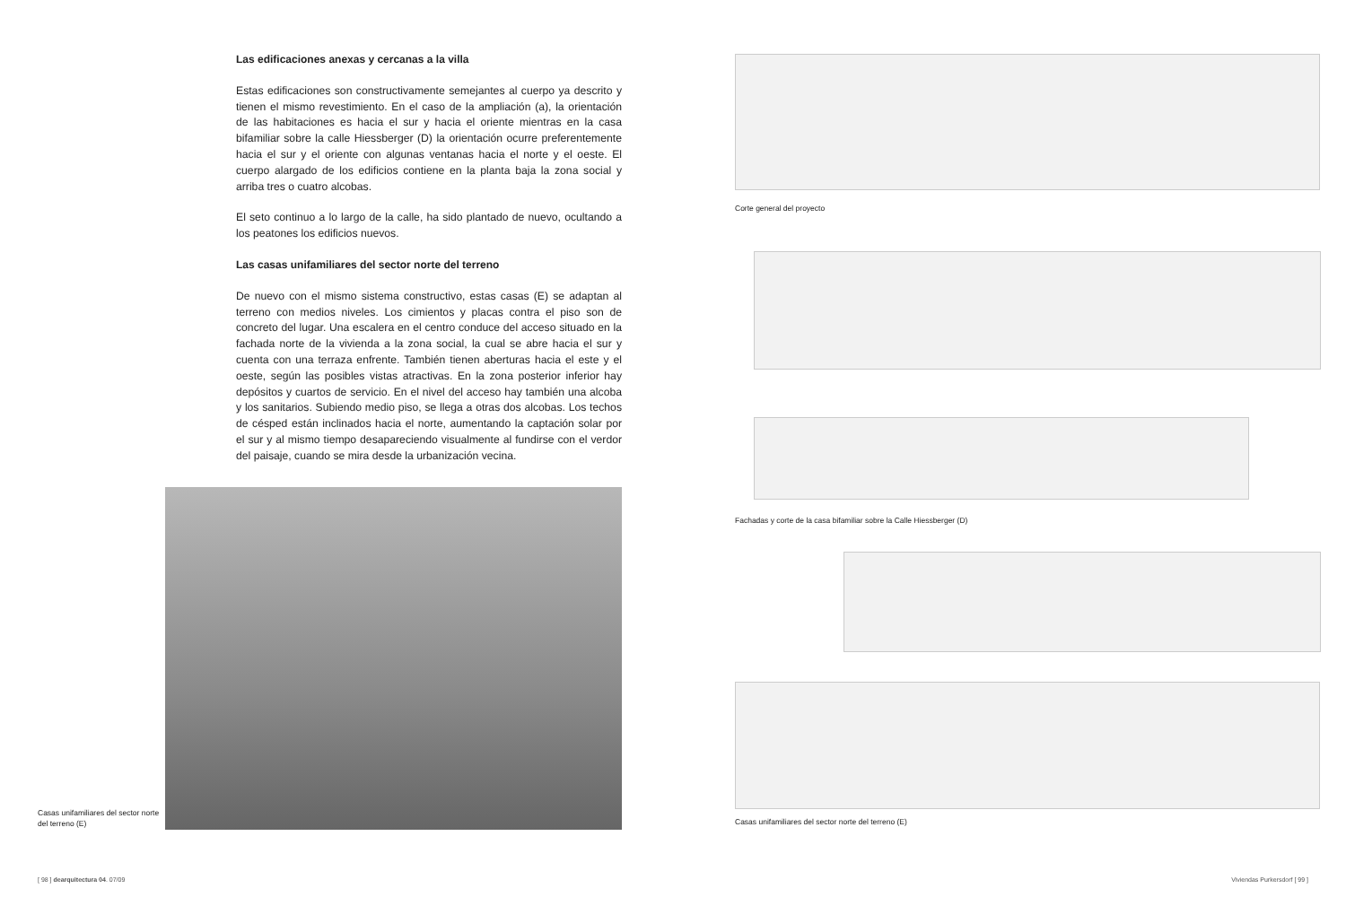Las edificaciones anexas y cercanas a la villa
Estas edificaciones son constructivamente semejantes al cuerpo ya descrito y tienen el mismo revestimiento. En el caso de la ampliación (a), la orientación de las habitaciones es hacia el sur y hacia el oriente mientras en la casa bifamiliar sobre la calle Hiessberger (D) la orientación ocurre preferentemente hacia el sur y el oriente con algunas ventanas hacia el norte y el oeste. El cuerpo alargado de los edificios contiene en la planta baja la zona social y arriba tres o cuatro alcobas.
El seto continuo a lo largo de la calle, ha sido plantado de nuevo, ocultando a los peatones los edificios nuevos.
Las casas unifamiliares del sector norte del terreno
De nuevo con el mismo sistema constructivo, estas casas (E) se adaptan al terreno con medios niveles. Los cimientos y placas contra el piso son de concreto del lugar. Una escalera en el centro conduce del acceso situado en la fachada norte de la vivienda a la zona social, la cual se abre hacia el sur y cuenta con una terraza enfrente. También tienen aberturas hacia el este y el oeste, según las posibles vistas atractivas. En la zona posterior inferior hay depósitos y cuartos de servicio. En el nivel del acceso hay también una alcoba y los sanitarios. Subiendo medio piso, se llega a otras dos alcobas. Los techos de césped están inclinados hacia el norte, aumentando la captación solar por el sur y al mismo tiempo desapareciendo visualmente al fundirse con el verdor del paisaje, cuando se mira desde la urbanización vecina.
Casas unifamiliares del sector norte del terreno (E)
[ 98 ] dearquitectura 04. 07/09
Corte general del proyecto
Fachadas y corte de la casa bifamiliar sobre la Calle Hiessberger (D)
Casas unifamiliares del sector norte del terreno (E)
Viviendas Purkersdorf [ 99 ]